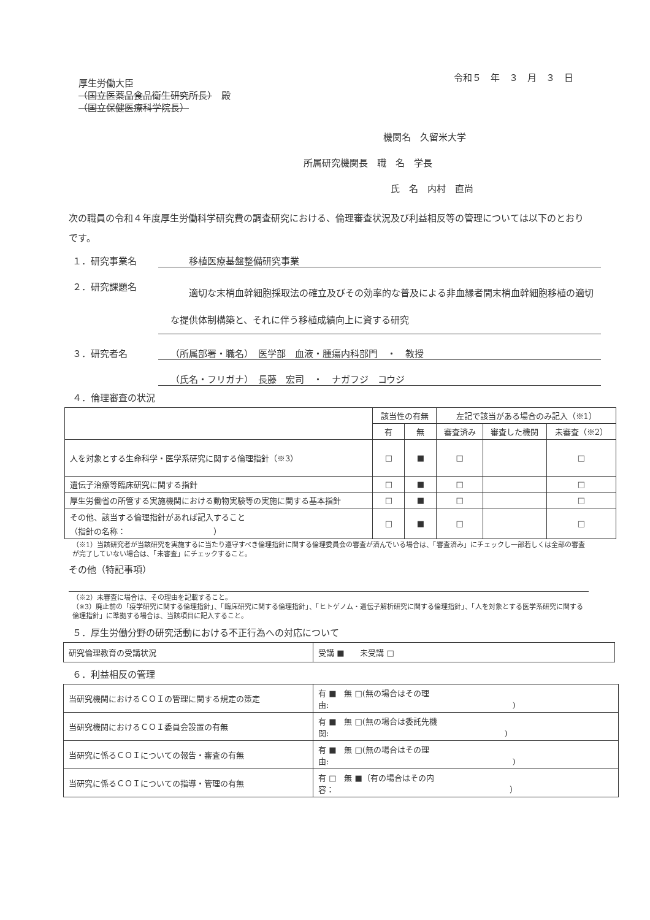令和５　年　３　月　３　日
厚生労働大臣
（国立医薬品食品衛生研究所長）　殿
（国立保健医療科学院長）
機関名　久留米大学
所属研究機関長　職　名　学長
氏　名　内村　直尚
次の職員の令和４年度厚生労働科学研究費の調査研究における、倫理審査状況及び利益相反等の管理については以下のとおりです。
１．研究事業名　　移植医療基盤整備研究事業
２．研究課題名　　適切な末梢血幹細胞採取法の確立及びその効率的な普及による非血縁者間末梢血幹細胞移植の適切な提供体制構築と、それに伴う移植成績向上に資する研究
３．研究者名 （所属部署・職名）　医学部　血液・腫瘍内科部門　・　教授
（氏名・フリガナ）　長藤　宏司　・　ナガフジ　コウジ
４．倫理審査の状況
| | 該当性の有無 | | 左記で該当がある場合のみ記入（※1） | | |
| --- | --- | --- | --- | --- | --- |
| | 有 | 無 | 審査済み | 審査した機関 | 未審査（※2） |
| 人を対象とする生命科学・医学系研究に関する倫理指針（※3） | □ | ■ | □ | | □ |
| 遺伝子治療等臨床研究に関する指針 | □ | ■ | □ | | □ |
| 厚生労働省の所管する実施機関における動物実験等の実施に関する基本指針 | □ | ■ | □ | | □ |
| その他、該当する倫理指針があれば記入すること （指針の名称： ） | □ | ■ | □ | | □ |
（※1）当該研究者が当該研究を実施するに当たり遵守すべき倫理指針に関する倫理委員会の審査が済んでいる場合は、「審査済み」にチェックし一部若しくは全部の審査が完了していない場合は、「未審査」にチェックすること。
その他（特記事項）
（※2）未審査に場合は、その理由を記載すること。
（※3）廃止前の「疫学研究に関する倫理指針」、「臨床研究に関する倫理指針」、「ヒトゲノム・遺伝子解析研究に関する倫理指針」、「人を対象とする医学系研究に関する倫理指針」に準拠する場合は、当該項目に記入すること。
５．厚生労働分野の研究活動における不正行為への対応について
| 研究倫理教育の受講状況 | 受講 ■ 未受講 □ |
６．利益相反の管理
| 当研究機関におけるＣＯＩの管理に関する規定の策定 | 有 ■ 無 □(無の場合はその理由: ) |
| 当研究機関におけるＣＯＩ委員会設置の有無 | 有 ■ 無 □(無の場合は委託先機関: ) |
| 当研究に係るＣＯＩについての報告・審査の有無 | 有 ■ 無 □(無の場合はその理由: ) |
| 当研究に係るＣＯＩについての指導・管理の有無 | 有 □ 無 ■（有の場合はその内容： ） |